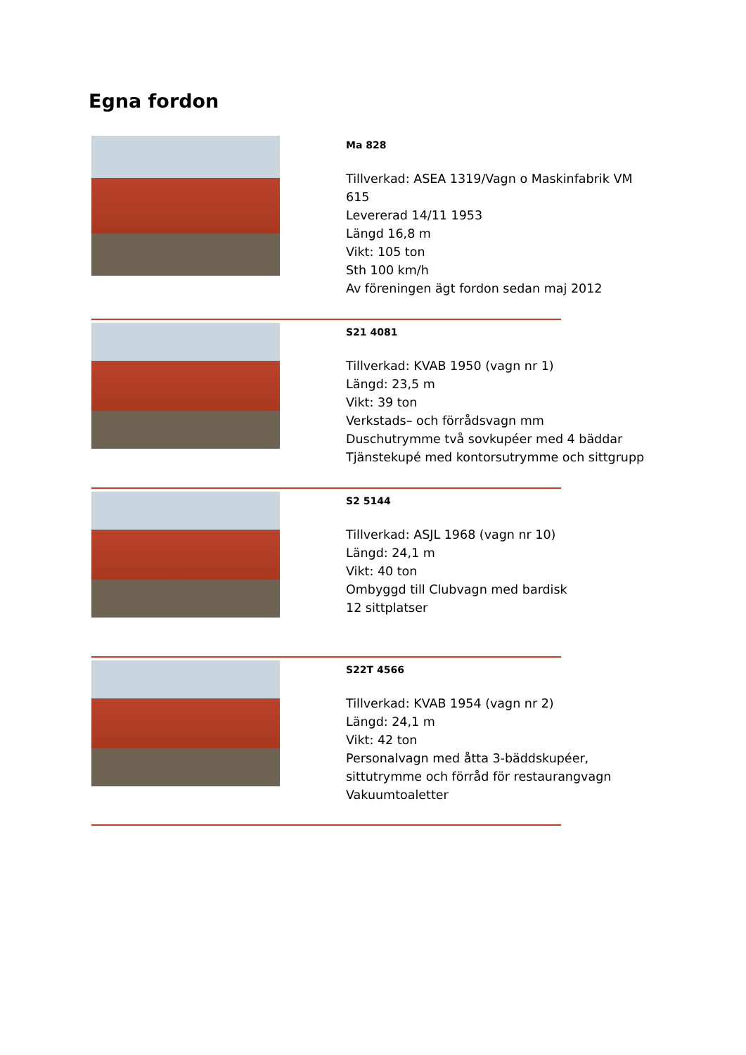Egna fordon
Ma 828
Tillverkad: ASEA 1319/Vagn o Maskinfabrik VM 615
Levererad 14/11 1953
Längd 16,8 m
Vikt: 105 ton
Sth 100 km/h
Av föreningen ägt fordon sedan maj 2012
S21 4081
Tillverkad: KVAB 1950 (vagn nr 1)
Längd: 23,5 m
Vikt: 39 ton
Verkstads– och förrådsvagn mm
Duschutrymme två sovkupéer med 4 bäddar
Tjänstekupé med kontorsutrymme och sittgrupp
S2 5144
Tillverkad: ASJL 1968 (vagn nr 10)
Längd: 24,1 m
Vikt: 40 ton
Ombyggd till Clubvagn med bardisk
12 sittplatser
S22T 4566
Tillverkad: KVAB 1954 (vagn nr 2)
Längd: 24,1 m
Vikt: 42 ton
Personalvagn med åtta 3-bäddskupéer, sittutrymme och förråd för restaurangvagn
Vakuumtoaletter